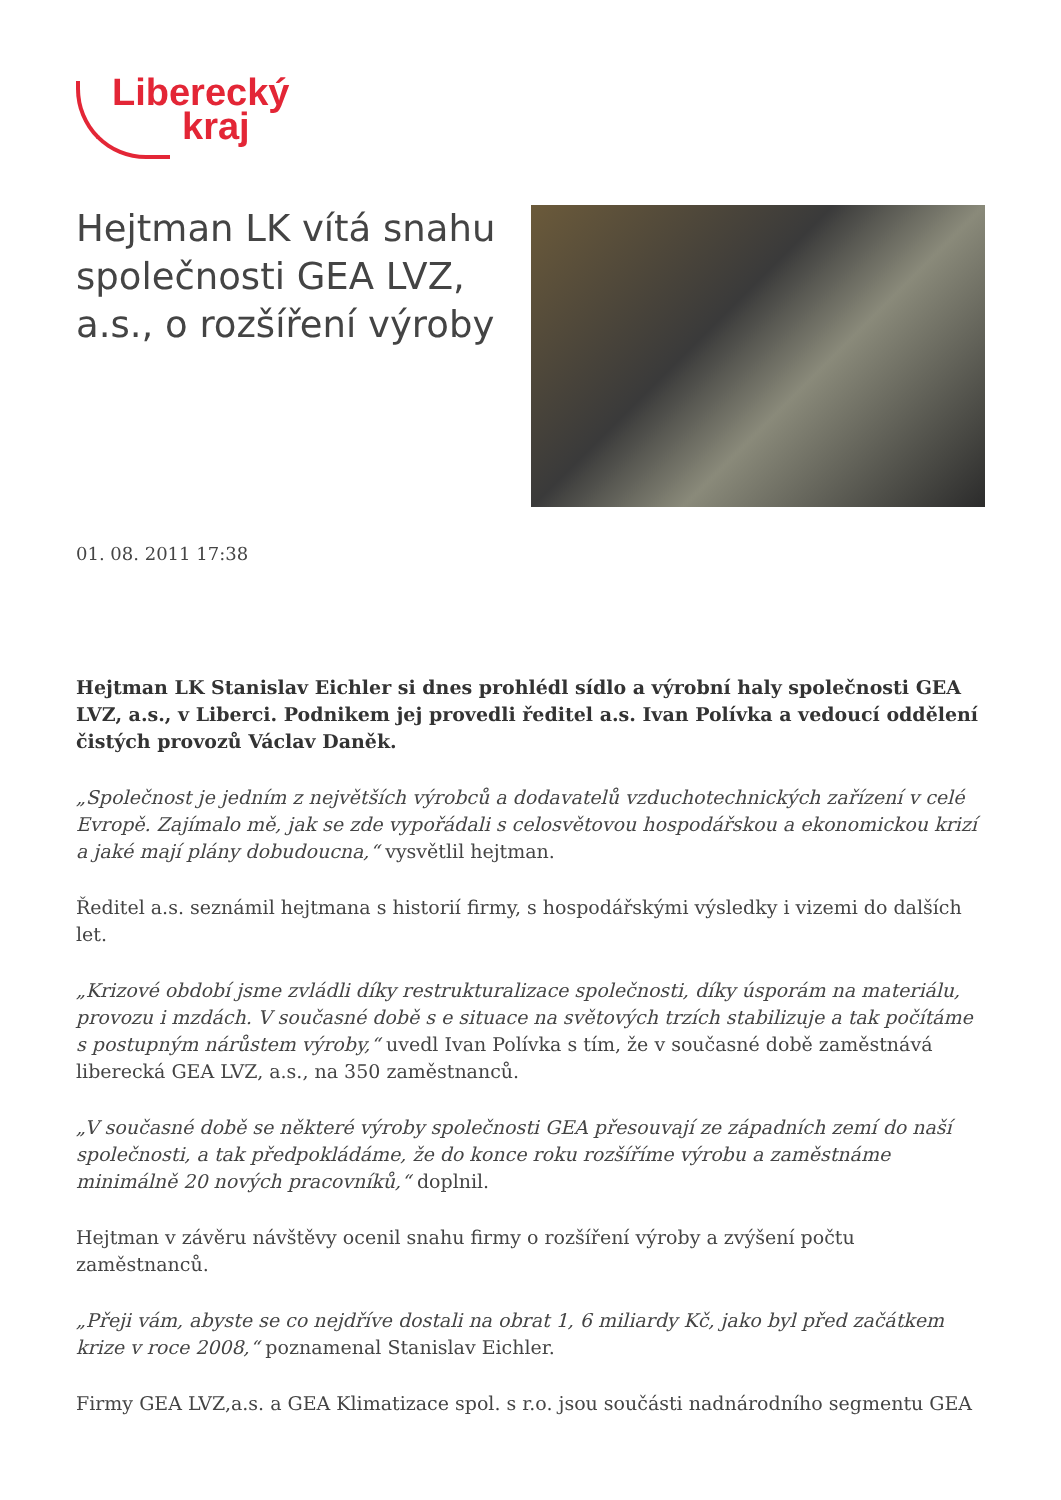Liberecký
kraj
Hejtman LK vítá snahu společnosti GEA LVZ, a.s., o rozšíření výroby
01. 08. 2011 17:38
Hejtman LK Stanislav Eichler si dnes prohlédl sídlo a výrobní haly společnosti GEA LVZ, a.s., v Liberci. Podnikem jej provedli ředitel a.s. Ivan Polívka a vedoucí oddělení čistých provozů Václav Daněk.
„Společnost je jedním z největších výrobců a dodavatelů vzduchotechnických zařízení v celé Evropě. Zajímalo mě, jak se zde vypořádali s celosvětovou hospodářskou a ekonomickou krizí a jaké mají plány dobudoucna,“ vysvětlil hejtman.
Ředitel a.s. seznámil hejtmana s historií firmy, s hospodářskými výsledky i vizemi do dalších let.
„Krizové období jsme zvládli díky restrukturalizace společnosti, díky úsporám na materiálu, provozu i mzdách. V současné době s e situace na světových trzích stabilizuje a tak počítáme s postupným nárůstem výroby,“ uvedl Ivan Polívka s tím, že v současné době zaměstnává liberecká GEA LVZ, a.s., na 350 zaměstnanců.
„V současné době se některé výroby společnosti GEA přesouvají ze západních zemí do naší společnosti, a tak předpokládáme, že do konce roku rozšíříme výrobu a zaměstnáme minimálně 20 nových pracovníků,“ doplnil.
Hejtman v závěru návštěvy ocenil snahu firmy o rozšíření výroby a zvýšení počtu zaměstnanců.
„Přeji vám, abyste se co nejdříve dostali na obrat 1, 6 miliardy Kč, jako byl před začátkem krize v roce 2008,“ poznamenal Stanislav Eichler.
Firmy GEA LVZ,a.s. a GEA Klimatizace spol. s r.o. jsou součásti nadnárodního segmentu GEA